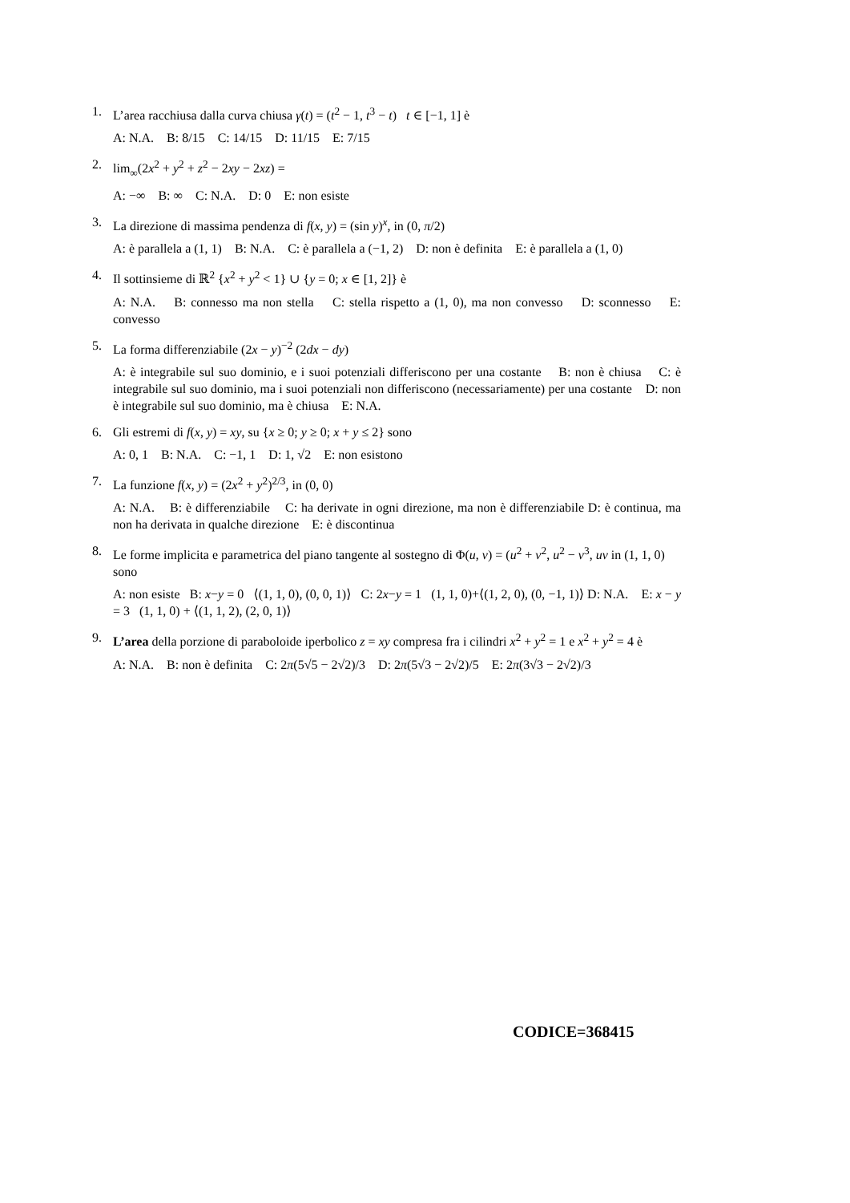1. L’area racchiusa dalla curva chiusa γ(t) = (t<sup>2</sup> − 1, t<sup>3</sup> − t) t ∈ [−1, 1] è
A: N.A. B: 8/15 C: 14/15 D: 11/15 E: 7/15
2. lim<sub>∞</sub>(2x<sup>2</sup> + y<sup>2</sup> + z<sup>2</sup> − 2xy − 2xz) =
A: −∞ B: ∞ C: N.A. D: 0 E: non esiste
3. La direzione di massima pendenza di f(x, y) = (sin y)<sup>x</sup>, in (0, π/2)
A: è parallela a (1, 1) B: N.A. C: è parallela a (−1, 2) D: non è definita E: è parallela a (1, 0)
4. Il sottinsieme di ℝ<sup>2</sup> {x<sup>2</sup> + y<sup>2</sup> < 1} ∪ {y = 0; x ∈ [1, 2]} è
A: N.A. B: connesso ma non stella C: stella rispetto a (1, 0), ma non convesso D: sconnesso E: convesso
5. La forma differenziabile (2x − y)<sup>−2</sup> (2dx − dy)
A: è integrabile sul suo dominio, e i suoi potenziali differiscono per una costante B: non è chiusa C: è integrabile sul suo dominio, ma i suoi potenziali non differiscono (necessariamente) per una costante D: non è integrabile sul suo dominio, ma è chiusa E: N.A.
6. Gli estremi di f(x, y) = xy, su {x ≥ 0; y ≥ 0; x + y ≤ 2} sono
A: 0, 1 B: N.A. C: −1, 1 D: 1, √2 E: non esistono
7. La funzione f(x, y) = (2x<sup>2</sup> + y<sup>2</sup>)<sup>2/3</sup>, in (0, 0)
A: N.A. B: è differenziabile C: ha derivate in ogni direzione, ma non è differenziabile D: è continua, ma non ha derivata in qualche direzione E: è discontinua
8. Le forme implicita e parametrica del piano tangente al sostegno di Φ(u, v) = (u<sup>2</sup> + v<sup>2</sup>, u<sup>2</sup> − v<sup>3</sup>, uv in (1, 1, 0) sono
A: non esiste B: x−y = 0 ⟨(1, 1, 0), (0, 0, 1)⟩ C: 2x−y = 1 (1, 1, 0)+⟨(1, 2, 0), (0, −1, 1)⟩ D: N.A. E: x − y = 3 (1, 1, 0) + ⟨(1, 1, 2), (2, 0, 1)⟩
9. L’area della porzione di paraboloide iperbolico z = xy compresa fra i cilindri x<sup>2</sup> + y<sup>2</sup> = 1 e x<sup>2</sup> + y<sup>2</sup> = 4 è
A: N.A. B: non è definita C: 2π(5√5 − 2√2)/3 D: 2π(5√3 − 2√2)/5 E: 2π(3√3 − 2√2)/3
CODICE=368415